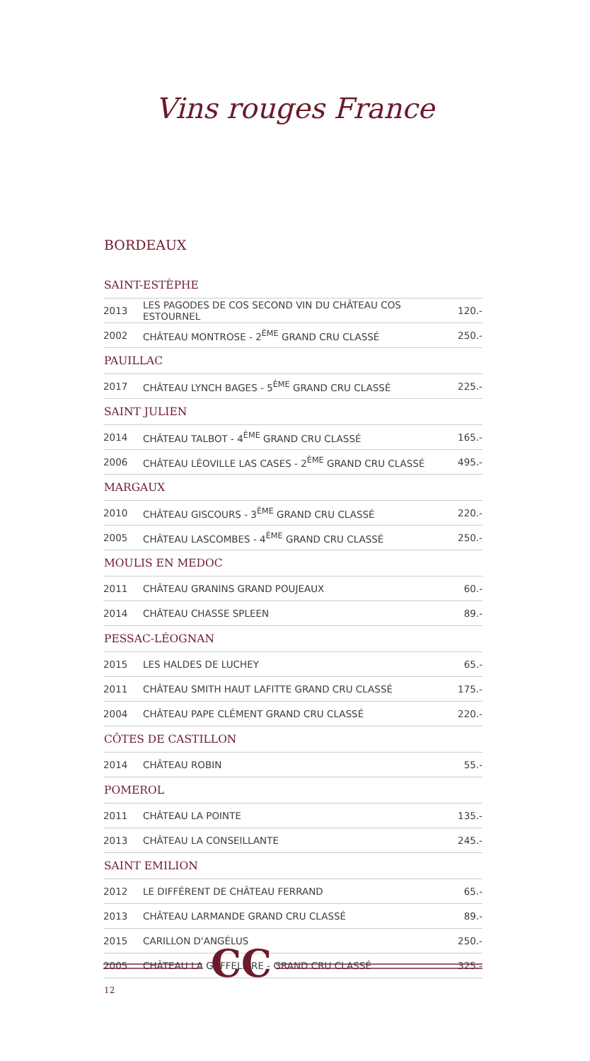Vins rouges France
BORDEAUX
| SAINT-ESTÈPHE | | |
| --- | --- | --- |
| 2013 | LES PAGODES DE COS SECOND VIN DU CHÂTEAU COS ESTOURNEL | 120.- |
| 2002 | CHÂTEAU MONTROSE - 2<sup>ÈME</sup> GRAND CRU CLASSÉ | 250.- |
| PAUILLAC | | |
| 2017 | CHÂTEAU LYNCH BAGES - 5<sup>ÈME</sup> GRAND CRU CLASSÉ | 225.- |
| SAINT JULIEN | | |
| 2014 | CHÂTEAU TALBOT - 4<sup>ÈME</sup> GRAND CRU CLASSÉ | 165.- |
| 2006 | CHÂTEAU LÉOVILLE LAS CASES - 2<sup>ÈME</sup> GRAND CRU CLASSÉ | 495.- |
| MARGAUX | | |
| 2010 | CHÂTEAU GISCOURS - 3<sup>ÈME</sup> GRAND CRU CLASSÉ | 220.- |
| 2005 | CHÂTEAU LASCOMBES - 4<sup>ÈME</sup> GRAND CRU CLASSÉ | 250.- |
| MOULIS EN MEDOC | | |
| 2011 | CHÂTEAU GRANINS GRAND POUJEAUX | 60.- |
| 2014 | CHÂTEAU CHASSE SPLEEN | 89.- |
| PESSAC-LÉOGNAN | | |
| 2015 | LES HALDES DE LUCHEY | 65.- |
| 2011 | CHÂTEAU SMITH HAUT LAFITTE GRAND CRU CLASSÉ | 175.- |
| 2004 | CHÂTEAU PAPE CLÉMENT GRAND CRU CLASSÉ | 220.- |
| CÔTES DE CASTILLON | | |
| 2014 | CHÂTEAU ROBIN | 55.- |
| POMEROL | | |
| 2011 | CHÂTEAU LA POINTE | 135.- |
| 2013 | CHÂTEAU LA CONSEILLANTE | 245.- |
| SAINT EMILION | | |
| 2012 | LE DIFFÉRENT DE CHÂTEAU FERRAND | 65.- |
| 2013 | CHÂTEAU LARMANDE GRAND CRU CLASSÉ | 89.- |
| 2015 | CARILLON D'ANGÉLUS | 250.- |
| 2005 | CHÂTEAU LA GAFFELIÈRE - GRAND CRU CLASSÉ | 325.- |
CC
12